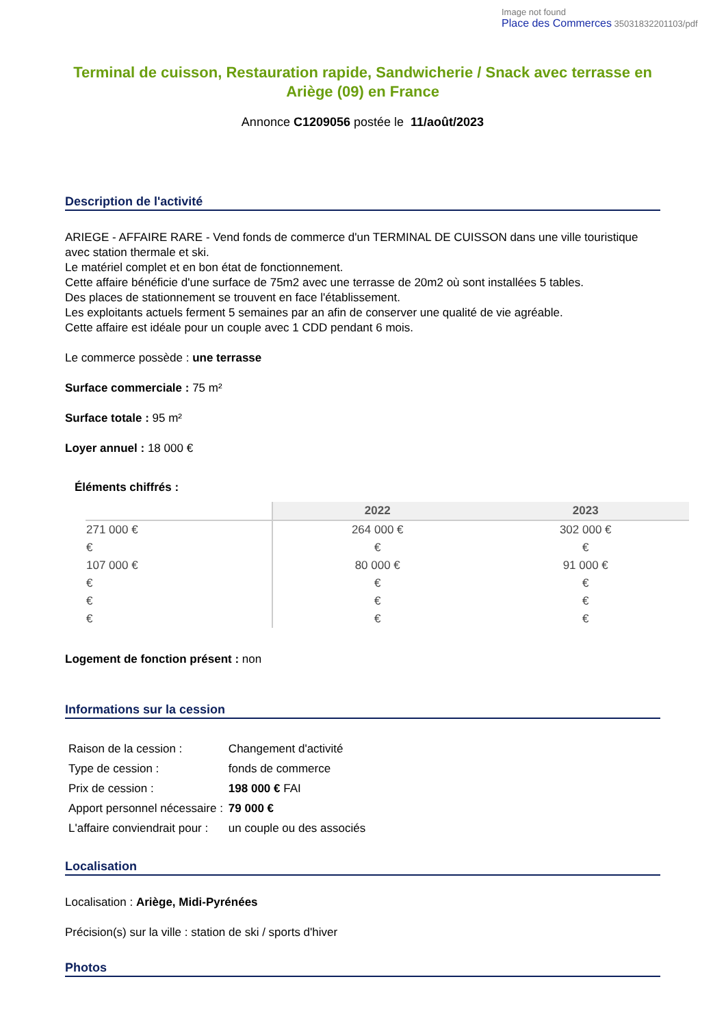Image not found
Place des Commerces 35031832201103/pdf
Terminal de cuisson, Restauration rapide, Sandwicherie / Snack avec terrasse en Ariège (09) en France
Annonce C1209056 postée le 11/août/2023
Description de l'activité
ARIEGE - AFFAIRE RARE - Vend fonds de commerce d'un TERMINAL DE CUISSON dans une ville touristique avec station thermale et ski.
Le matériel complet et en bon état de fonctionnement.
Cette affaire bénéficie d'une surface de 75m2 avec une terrasse de 20m2 où sont installées 5 tables.
Des places de stationnement se trouvent en face l'établissement.
Les exploitants actuels ferment 5 semaines par an afin de conserver une qualité de vie agréable.
Cette affaire est idéale pour un couple avec 1 CDD pendant 6 mois.
Le commerce possède : une terrasse
Surface commerciale : 75 m²
Surface totale : 95 m²
Loyer annuel : 18 000 €
Éléments chiffrés :
| | 2022 | 2023 |
| --- | --- | --- |
| 271 000 € | 264 000 € | 302 000 € |
| € | € | € |
| 107 000 € | 80 000 € | 91 000 € |
| € | € | € |
| € | € | € |
| € | € | € |
Logement de fonction présent : non
Informations sur la cession
| Raison de la cession : | Changement d'activité |
| Type de cession : | fonds de commerce |
| Prix de cession : | 198 000 € FAI |
| Apport personnel nécessaire : | 79 000 € |
| L'affaire conviendrait pour : | un couple ou des associés |
Localisation
Localisation : Ariège, Midi-Pyrénées
Précision(s) sur la ville : station de ski / sports d'hiver
Photos